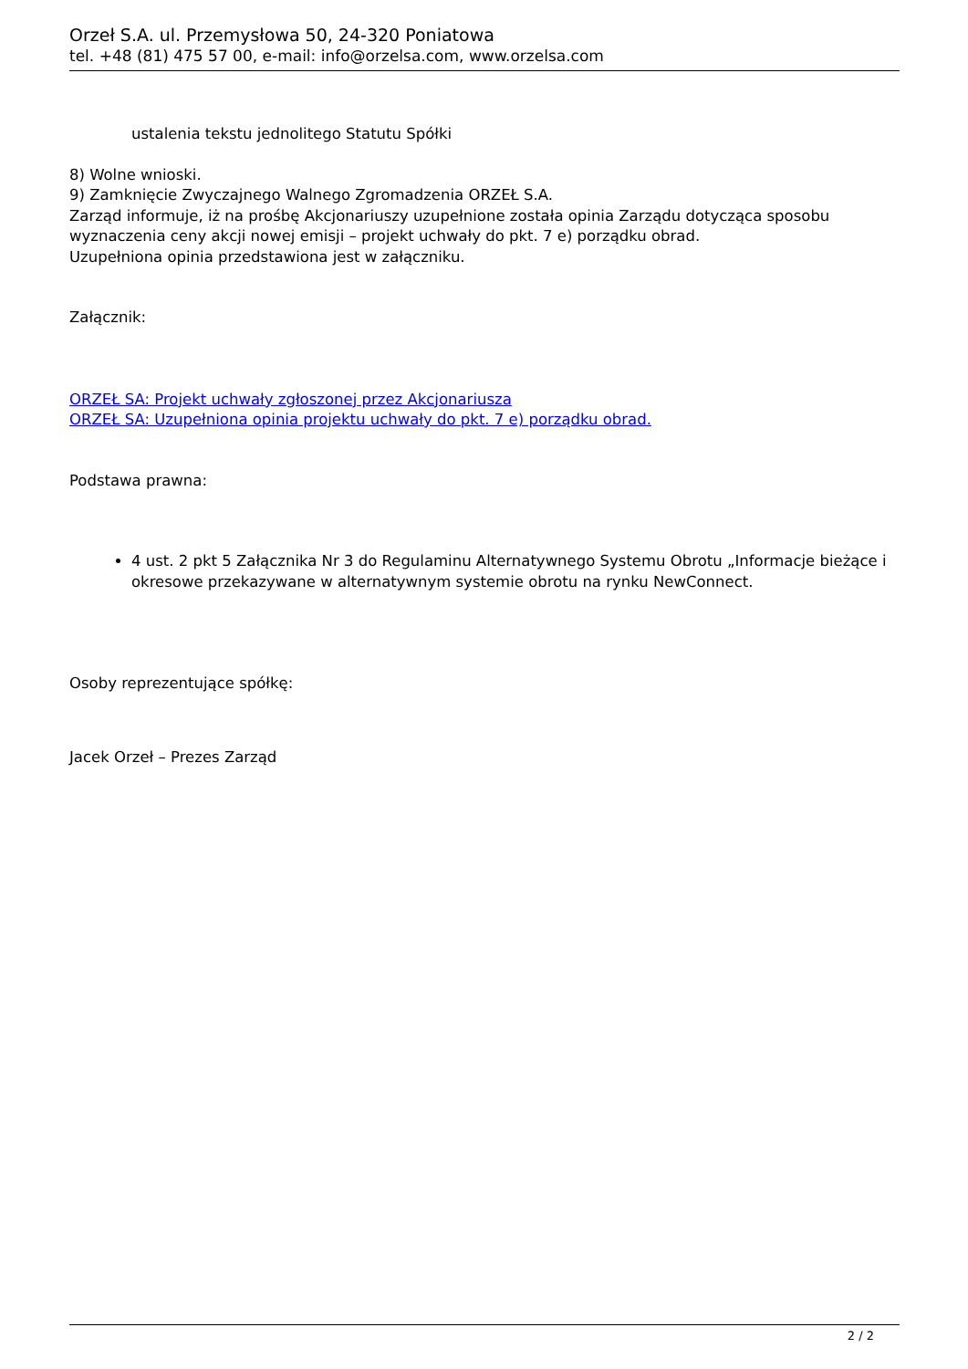Orzeł S.A. ul. Przemysłowa 50, 24-320 Poniatowa
tel. +48 (81) 475 57 00, e-mail: info@orzelsa.com, www.orzelsa.com
ustalenia tekstu jednolitego Statutu Spółki
8) Wolne wnioski.
9) Zamknięcie Zwyczajnego Walnego Zgromadzenia ORZEŁ S.A.
Zarząd informuje, iż na prośbę Akcjonariuszy uzupełnione została opinia Zarządu dotycząca sposobu wyznaczenia ceny akcji nowej emisji – projekt uchwały do pkt. 7 e) porządku obrad.
Uzupełniona opinia przedstawiona jest w załączniku.
Załącznik:
ORZEŁ SA: Projekt uchwały zgłoszonej przez Akcjonariusza
ORZEŁ SA: Uzupełniona opinia projektu uchwały do pkt. 7 e) porządku obrad.
Podstawa prawna:
4 ust. 2 pkt 5 Załącznika Nr 3 do Regulaminu Alternatywnego Systemu Obrotu „Informacje bieżące i okresowe przekazywane w alternatywnym systemie obrotu na rynku NewConnect.
Osoby reprezentujące spółkę:
Jacek Orzeł – Prezes Zarząd
2 / 2